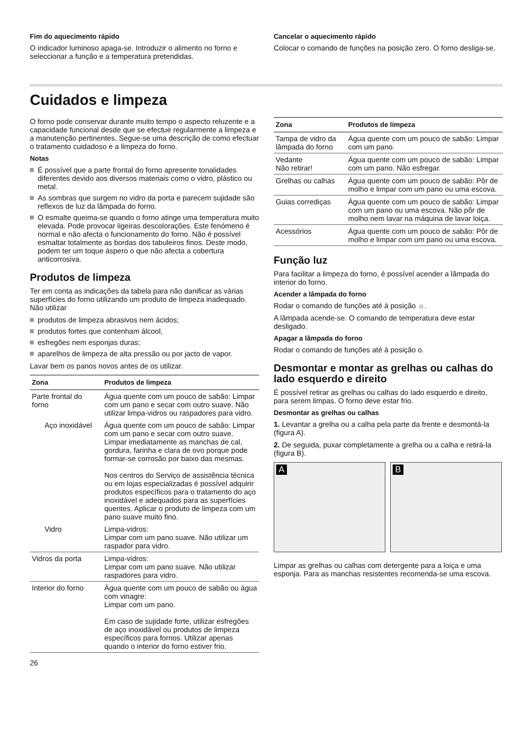Fim do aquecimento rápido
O indicador luminoso apaga-se. Introduzir o alimento no forno e seleccionar a função e a temperatura pretendidas.
Cancelar o aquecimento rápido
Colocar o comando de funções na posição zero. O forno desliga-se.
Cuidados e limpeza
O forno pode conservar durante muito tempo o aspecto reluzente e a capacidade funcional desde que se efectue regularmente a limpeza e a manutenção pertinentes. Segue-se uma descrição de como efectuar o tratamento cuidadoso e a limpeza do forno.
Notas
É possível que a parte frontal do forno apresente tonalidades diferentes devido aos diversos materiais como o vidro, plástico ou metal.
As sombras que surgem no vidro da porta e parecem sujidade são reflexos de luz da lâmpada do forno.
O esmalte queima-se quando o forno atinge uma temperatura muito elevada. Pode provocar ligeiras descolorações. Este fenómeno é normal e não afecta o funcionamento do forno. Não é possível esmaltar totalmente as bordas dos tabuleiros finos. Deste modo, podem ter um toque áspero o que não afecta a cobertura anticorrosiva.
Produtos de limpeza
Ter em conta as indicações da tabela para não danificar as várias superfícies do forno utilizando um produto de limpeza inadequado. Não utilizar
produtos de limpeza abrasivos nem ácidos;
produtos fortes que contenham álcool,
esfregões nem esponjas duras;
aparelhos de limpeza de alta pressão ou por jacto de vapor.
Lavar bem os panos novos antes de os utilizar.
| Zona | Produtos de limpeza |
| --- | --- |
| Parte frontal do forno | Água quente com um pouco de sabão: Limpar com um pano e secar com outro suave. Não utilizar limpa-vidros ou raspadores para vidro. |
| Aço inoxidável | Água quente com um pouco de sabão: Limpar com um pano e secar com outro suave. Limpar imediatamente as manchas de cal, gordura, farinha e clara de ovo porque pode formar-se corrosão por baixo das mesmas. Nos centros do Serviço de assistência técnica ou em lojas especializadas é possível adquirir produtos específicos para o tratamento do aço inoxidável e adequados para as superfícies quentes. Aplicar o produto de limpeza com um pano suave muito fino. |
| Vidro | Limpa-vidros: Limpar com um pano suave. Não utilizar um raspador para vidro. |
| Vidros da porta | Limpa-vidros: Limpar com um pano suave. Não utilizar raspadores para vidro. |
| Interior do forno | Água quente com um pouco de sabão ou água com vinagre: Limpar com um pano. Em caso de sujidade forte, utilizar esfregões de aço inoxidável ou produtos de limpeza específicos para fornos. Utilizar apenas quando o interior do forno estiver frio. |
26
| Zona | Produtos de limpeza |
| --- | --- |
| Tampa de vidro da lâmpada do forno | Água quente com um pouco de sabão: Limpar com um pano. |
| Vedante Não retirar! | Água quente com um pouco de sabão: Limpar com um pano. Não esfregar. |
| Grelhas ou calhas | Água quente com um pouco de sabão: Pôr de molho e limpar com um pano ou uma escova. |
| Guias corrediças | Água quente com um pouco de sabão: Limpar com um pano ou uma escova. Não pôr de molho nem lavar na máquina de lavar loiça. |
| Acessórios | Água quente com um pouco de sabão: Pôr de molho e limpar com um pano ou uma escova. |
Função luz
Para facilitar a limpeza do forno, é possível acender a lâmpada do interior do forno.
Acender a lâmpada do forno
Rodar o comando de funções até à posição ☼.
A lâmpada acende-se. O comando de temperatura deve estar desligado.
Apagar a lâmpada do forno
Rodar o comando de funções até à posição o.
Desmontar e montar as grelhas ou calhas do lado esquerdo e direito
É possível retirar as grelhas ou calhas do lado esquerdo e direito, para serem limpas. O forno deve estar frio.
Desmontar as grelhas ou calhas
1. Levantar a grelha ou a calha pela parte da frente e desmontá-la (figura A).
2. De seguida, puxar completamente a grelha ou a calha e retirá-la (figura B).
A
B
Limpar as grelhas ou calhas com detergente para a loiça e uma esponja. Para as manchas resistentes recomenda-se uma escova.